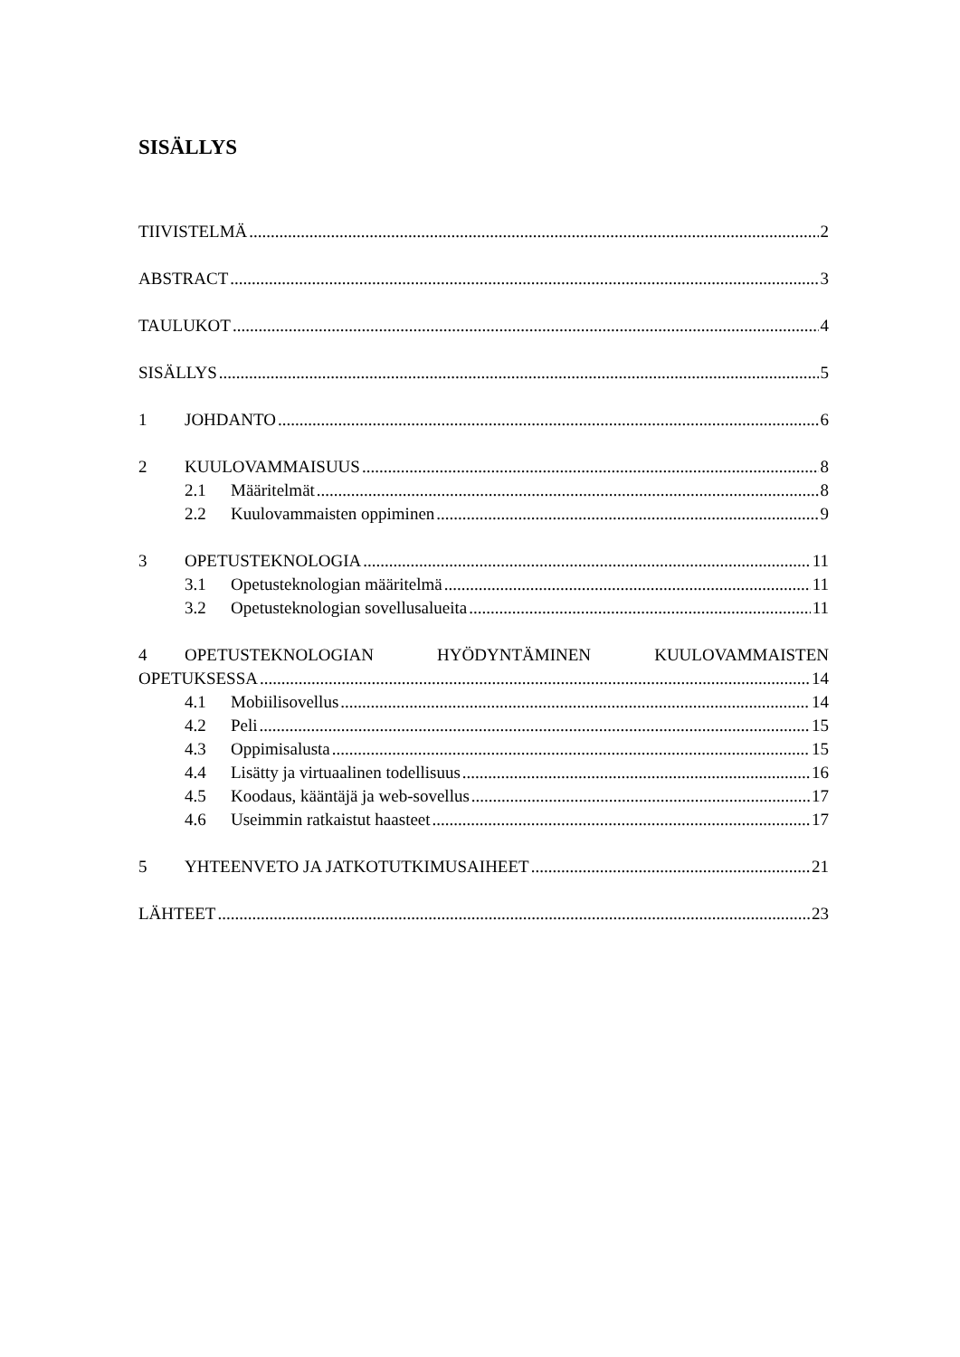SISÄLLYS
TIIVISTELMÄ 2
ABSTRACT 3
TAULUKOT 4
SISÄLLYS 5
1 JOHDANTO 6
2 KUULOVAMMAISUUS 8
2.1 Määritelmät 8
2.2 Kuulovammaisten oppiminen 9
3 OPETUSTEKNOLOGIA 11
3.1 Opetusteknologian määritelmä 11
3.2 Opetusteknologian sovellusalueita 11
4 OPETUSTEKNOLOGIAN HYÖDYNTÄMINEN KUULOVAMMAISTEN
OPETUKSESSA 14
4.1 Mobiilisovellus 14
4.2 Peli 15
4.3 Oppimisalusta 15
4.4 Lisätty ja virtuaalinen todellisuus 16
4.5 Koodaus, kääntäjä ja web-sovellus 17
4.6 Useimmin ratkaistut haasteet 17
5 YHTEENVETO JA JATKOTUTKIMUSAIHEET 21
LÄHTEET 23